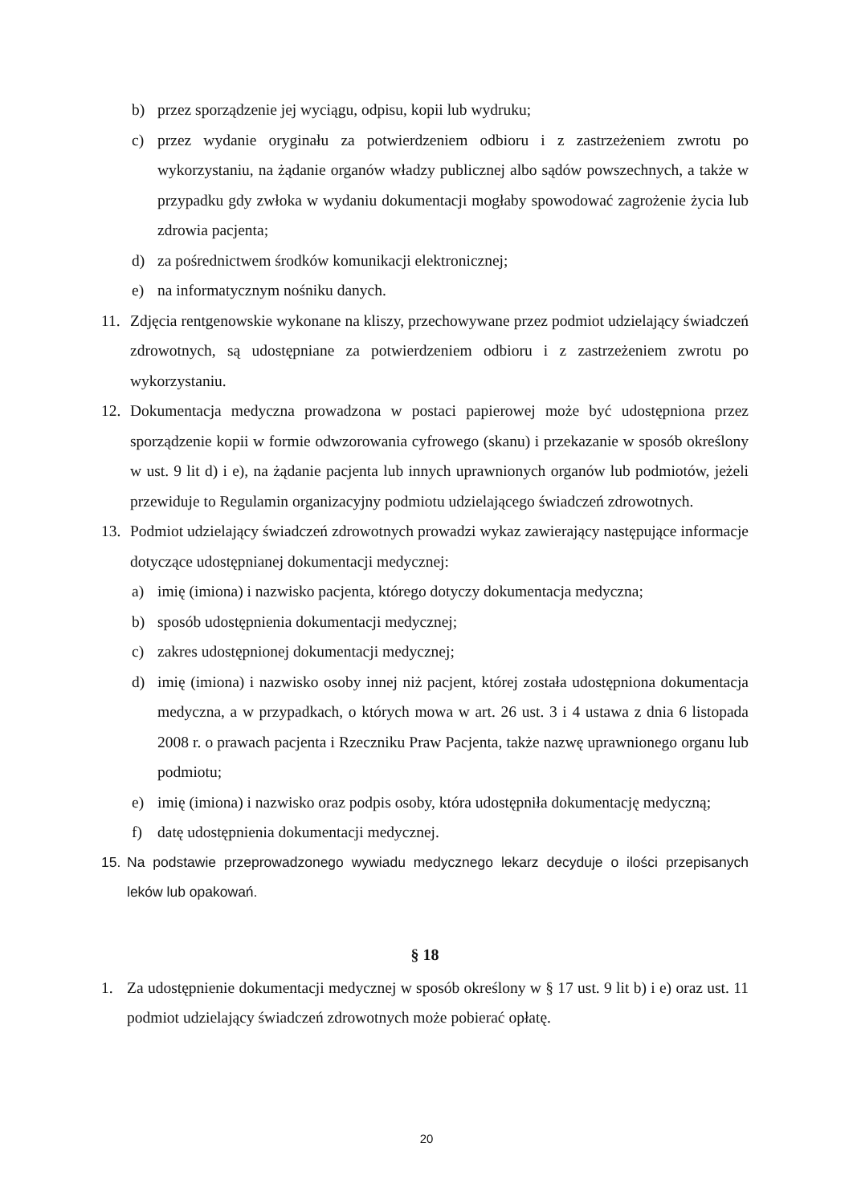b) przez sporządzenie jej wyciągu, odpisu, kopii lub wydruku;
c) przez wydanie oryginału za potwierdzeniem odbioru i z zastrzeżeniem zwrotu po wykorzystaniu, na żądanie organów władzy publicznej albo sądów powszechnych, a także w przypadku gdy zwłoka w wydaniu dokumentacji mogłaby spowodować zagrożenie życia lub zdrowia pacjenta;
d) za pośrednictwem środków komunikacji elektronicznej;
e) na informatycznym nośniku danych.
11. Zdjęcia rentgenowskie wykonane na kliszy, przechowywane przez podmiot udzielający świadczeń zdrowotnych, są udostępniane za potwierdzeniem odbioru i z zastrzeżeniem zwrotu po wykorzystaniu.
12. Dokumentacja medyczna prowadzona w postaci papierowej może być udostępniona przez sporządzenie kopii w formie odwzorowania cyfrowego (skanu) i przekazanie w sposób określony w ust. 9 lit d) i e), na żądanie pacjenta lub innych uprawnionych organów lub podmiotów, jeżeli przewiduje to Regulamin organizacyjny podmiotu udzielającego świadczeń zdrowotnych.
13. Podmiot udzielający świadczeń zdrowotnych prowadzi wykaz zawierający następujące informacje dotyczące udostępnianej dokumentacji medycznej:
a) imię (imiona) i nazwisko pacjenta, którego dotyczy dokumentacja medyczna;
b) sposób udostępnienia dokumentacji medycznej;
c) zakres udostępnionej dokumentacji medycznej;
d) imię (imiona) i nazwisko osoby innej niż pacjent, której została udostępniona dokumentacja medyczna, a w przypadkach, o których mowa w art. 26 ust. 3 i 4 ustawa z dnia 6 listopada 2008 r. o prawach pacjenta i Rzeczniku Praw Pacjenta, także nazwę uprawnionego organu lub podmiotu;
e) imię (imiona) i nazwisko oraz podpis osoby, która udostępniła dokumentację medyczną;
f) datę udostępnienia dokumentacji medycznej.
15. Na podstawie przeprowadzonego wywiadu medycznego lekarz decyduje o ilości przepisanych leków lub opakowań.
§ 18
1. Za udostępnienie dokumentacji medycznej w sposób określony w § 17 ust. 9 lit b) i e) oraz ust. 11 podmiot udzielający świadczeń zdrowotnych może pobierać opłatę.
20